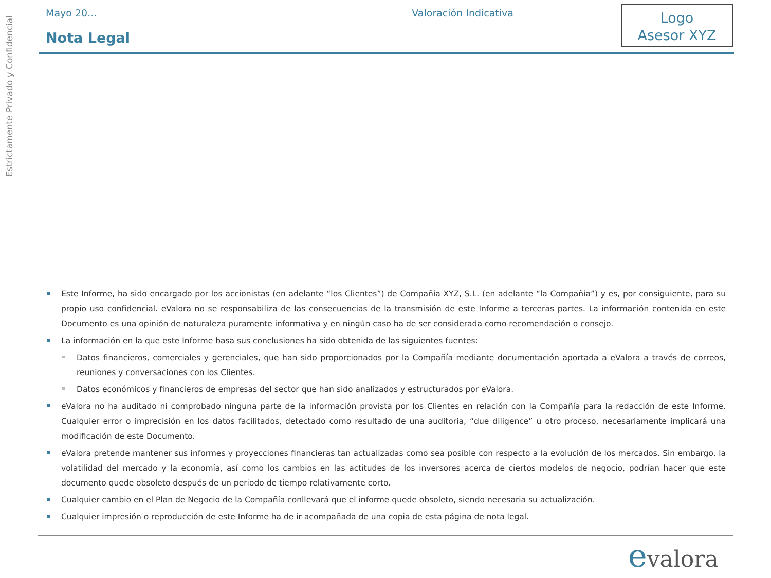Estrictamente Privado y Confidencial
Mayo 20… Valoración Indicativa
Nota Legal
Logo
Asesor XYZ
Este Informe, ha sido encargado por los accionistas (en adelante “los Clientes”) de Compañía XYZ, S.L. (en adelante “la Compañía”) y es, por consiguiente, para su propio uso confidencial. eValora no se responsabiliza de las consecuencias de la transmisión de este Informe a terceras partes. La información contenida en este Documento es una opinión de naturaleza puramente informativa y en ningún caso ha de ser considerada como recomendación o consejo.
La información en la que este Informe basa sus conclusiones ha sido obtenida de las siguientes fuentes:
Datos financieros, comerciales y gerenciales, que han sido proporcionados por la Compañía mediante documentación aportada a eValora a través de correos, reuniones y conversaciones con los Clientes.
Datos económicos y financieros de empresas del sector que han sido analizados y estructurados por eValora.
eValora no ha auditado ni comprobado ninguna parte de la información provista por los Clientes en relación con la Compañía para la redacción de este Informe. Cualquier error o imprecisión en los datos facilitados, detectado como resultado de una auditoria, “due diligence” u otro proceso, necesariamente implicará una modificación de este Documento.
eValora pretende mantener sus informes y proyecciones financieras tan actualizadas como sea posible con respecto a la evolución de los mercados. Sin embargo, la volatilidad del mercado y la economía, así como los cambios en las actitudes de los inversores acerca de ciertos modelos de negocio, podrían hacer que este documento quede obsoleto después de un periodo de tiempo relativamente corto.
Cualquier cambio en el Plan de Negocio de la Compañía conllevará que el informe quede obsoleto, siendo necesaria su actualización.
Cualquier impresión o reproducción de este Informe ha de ir acompañada de una copia de esta página de nota legal.
evalora